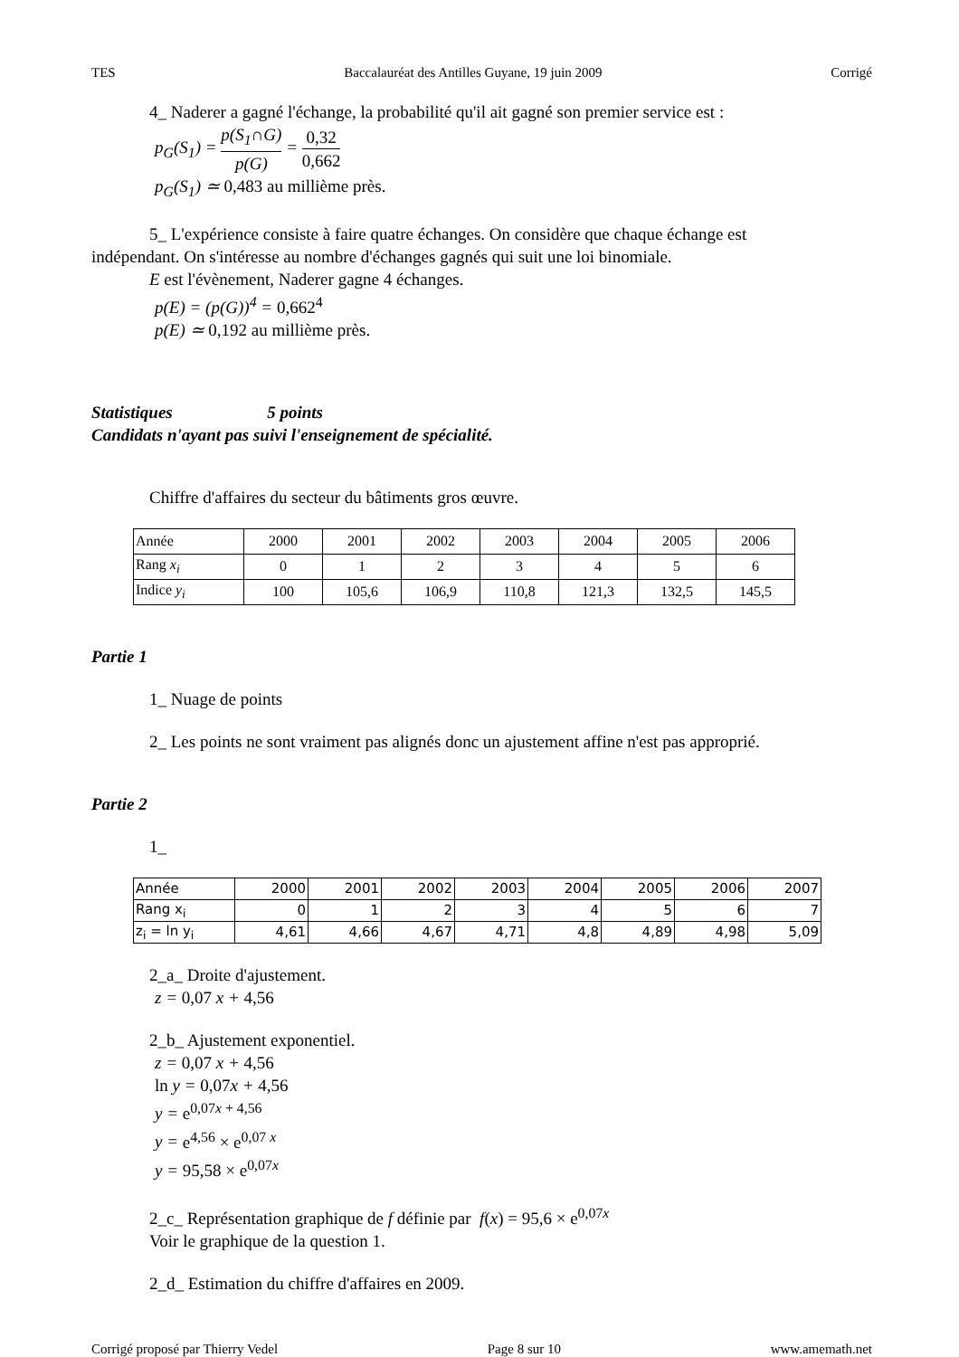TES Baccalauréat des Antilles Guyane, 19 juin 2009 Corrigé
4_ Naderer a gagné l'échange, la probabilité qu'il ait gagné son premier service est :
p<sub>G</sub>(S<sub>1</sub>) = p(S<sub>1</sub>∩G) p(G) = 0,32 0,662
p<sub>G</sub>(S<sub>1</sub>) ≃ 0,483 au millième près.
5_ L'expérience consiste à faire quatre échanges. On considère que chaque échange est
indépendant. On s'intéresse au nombre d'échanges gagnés qui suit une loi binomiale.
E est l'évènement, Naderer gagne 4 échanges.
p(E) = (p(G))<sup>4</sup> = 0,662<sup>4</sup>
p(E) ≃ 0,192 au millième près.
Statistiques 5 points
Candidats n'ayant pas suivi l'enseignement de spécialité.
Chiffre d'affaires du secteur du bâtiments gros œuvre.
| Année | 2000 | 2001 | 2002 | 2003 | 2004 | 2005 | 2006 |
| Rang x<sub>i</sub> | 0 | 1 | 2 | 3 | 4 | 5 | 6 |
| Indice y<sub>i</sub> | 100 | 105,6 | 106,9 | 110,8 | 121,3 | 132,5 | 145,5 |
Partie 1
1_ Nuage de points
2_ Les points ne sont vraiment pas alignés donc un ajustement affine n'est pas approprié.
Partie 2
1_
| Année | 2000 | 2001 | 2002 | 2003 | 2004 | 2005 | 2006 | 2007 |
| Rang x<sub>i</sub> | 0 | 1 | 2 | 3 | 4 | 5 | 6 | 7 |
| z<sub>i</sub> = ln y<sub>i</sub> | 4,61 | 4,66 | 4,67 | 4,71 | 4,8 | 4,89 | 4,98 | 5,09 |
2_a_ Droite d'ajustement.
z = 0,07 x + 4,56
2_b_ Ajustement exponentiel.
z = 0,07 x + 4,56
ln y = 0,07x + 4,56
y = e<sup>0,07x + 4,56</sup>
y = e<sup>4,56</sup> × e<sup>0,07 x</sup>
y = 95,58 × e<sup>0,07x</sup>
2_c_ Représentation graphique de f définie par f(x) = 95,6 × e<sup>0,07x</sup>
Voir le graphique de la question 1.
2_d_ Estimation du chiffre d'affaires en 2009.
Corrigé proposé par Thierry Vedel Page 8 sur 10 www.amemath.net